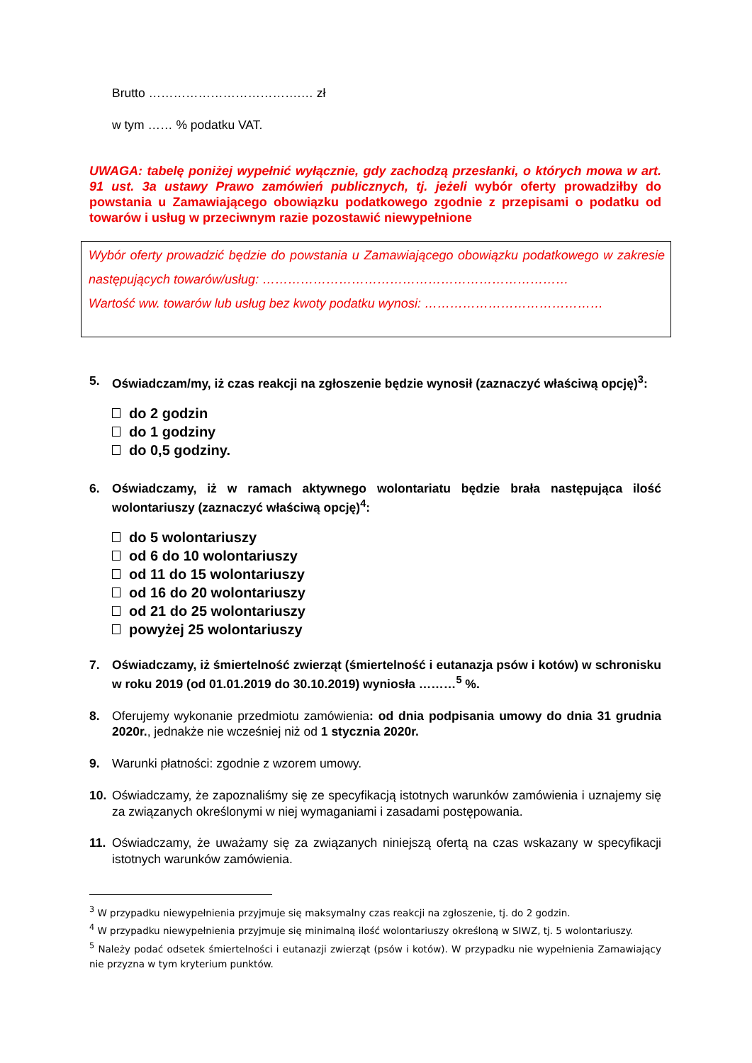Brutto ……………………………….… zł
w tym …… % podatku VAT.
UWAGA: tabelę poniżej wypełnić wyłącznie, gdy zachodzą przesłanki, o których mowa w art. 91 ust. 3a ustawy Prawo zamówień publicznych, tj. jeżeli wybór oferty prowadziłby do powstania u Zamawiającego obowiązku podatkowego zgodnie z przepisami o podatku od towarów i usług w przeciwnym razie pozostawić niewypełnione
Wybór oferty prowadzić będzie do powstania u Zamawiającego obowiązku podatkowego w zakresie następujących towarów/usług: ………………………………………………………………
Wartość ww. towarów lub usług bez kwoty podatku wynosi: ……………………………………
5. Oświadczam/my, iż czas reakcji na zgłoszenie będzie wynosił (zaznaczyć właściwą opcję)<sup>3</sup>:
do 2 godzin
do 1 godziny
do 0,5 godziny.
6. Oświadczamy, iż w ramach aktywnego wolontariatu będzie brała następująca ilość wolontariuszy (zaznaczyć właściwą opcję)<sup>4</sup>:
do 5 wolontariuszy
od 6 do 10 wolontariuszy
od 11 do 15 wolontariuszy
od 16 do 20 wolontariuszy
od 21 do 25 wolontariuszy
powyżej 25 wolontariuszy
7. Oświadczamy, iż śmiertelność zwierząt (śmiertelność i eutanazja psów i kotów) w schronisku w roku 2019 (od 01.01.2019 do 30.10.2019) wyniosła ………<sup>5</sup> %.
8. Oferujemy wykonanie przedmiotu zamówienia: od dnia podpisania umowy do dnia 31 grudnia 2020r., jednakże nie wcześniej niż od 1 stycznia 2020r.
9. Warunki płatności: zgodnie z wzorem umowy.
10. Oświadczamy, że zapoznaliśmy się ze specyfikacją istotnych warunków zamówienia i uznajemy się za związanych określonymi w niej wymaganiami i zasadami postępowania.
11. Oświadczamy, że uważamy się za związanych niniejszą ofertą na czas wskazany w specyfikacji istotnych warunków zamówienia.
<sup>3</sup> W przypadku niewypełnienia przyjmuje się maksymalny czas reakcji na zgłoszenie, tj. do 2 godzin.
<sup>4</sup> W przypadku niewypełnienia przyjmuje się minimalną ilość wolontariuszy określoną w SIWZ, tj. 5 wolontariuszy.
<sup>5</sup> Należy podać odsetek śmiertelności i eutanazji zwierząt (psów i kotów). W przypadku nie wypełnienia Zamawiający nie przyzna w tym kryterium punktów.